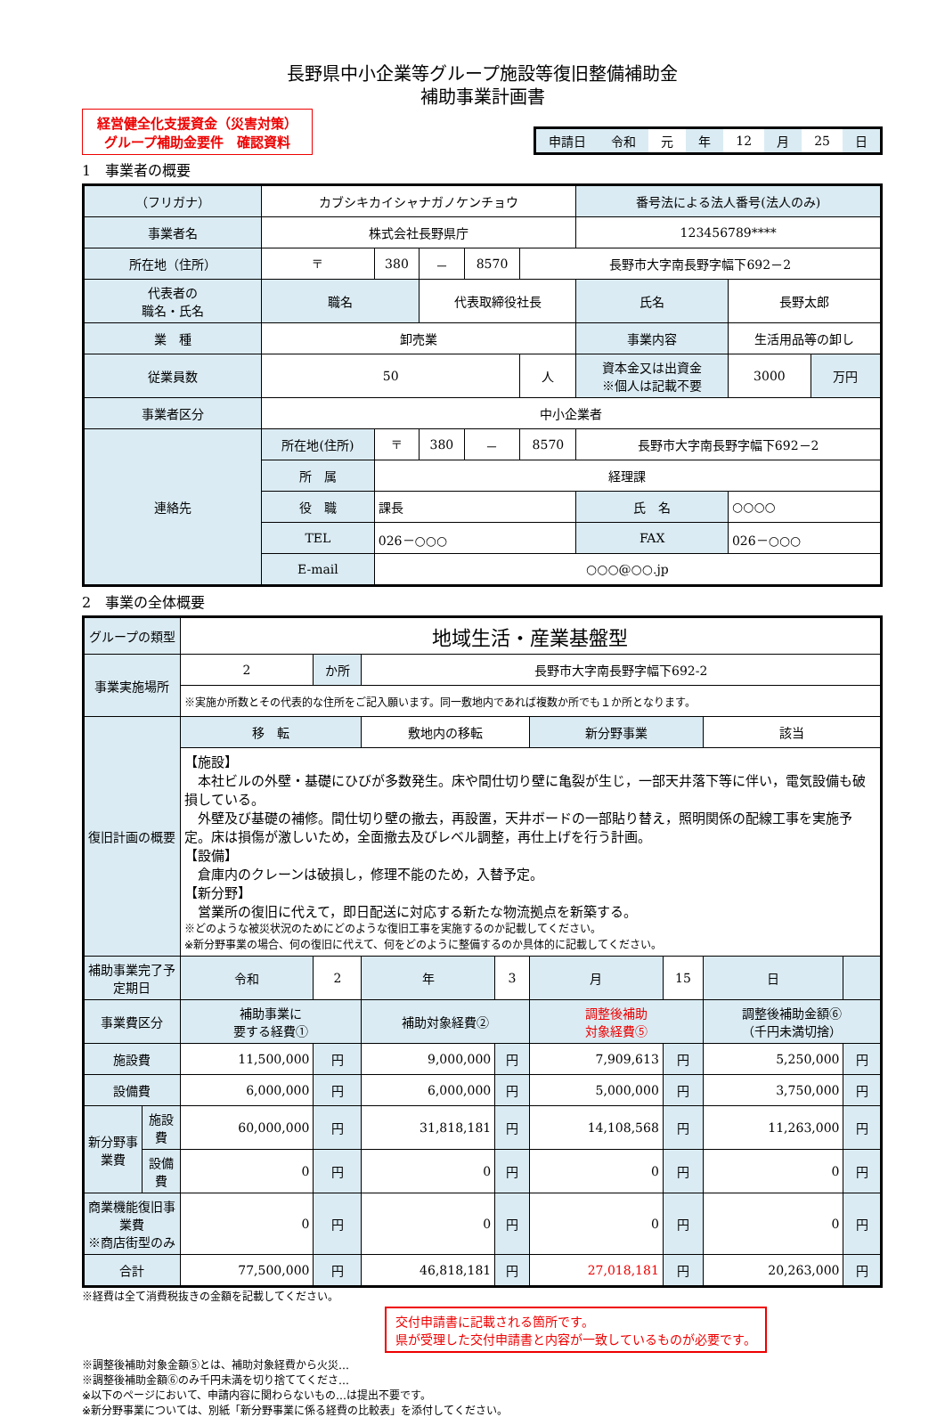長野県中小企業等グループ施設等復旧整備補助金
補助事業計画書
経営健全化支援資金（災害対策）
グループ補助金要件　確認資料
| 申請日 | 令和 | 元 | 年 | 12 | 月 | 25 | 日 |
1　事業者の概要
| （フリガナ） | カブシキカイシャナガノケンチョウ | | | | | 番号法による法人番号(法人のみ) | | |
| 事業者名 | 株式会社長野県庁 | | | | | 123456789**** | | |
| 所在地（住所） | 〒 | 380 | － | 8570 | 長野市大字南長野字幅下692－2 | | | |
| 代表者の 職名・氏名 | 職名 | | 代表取締役社長 | | | 氏名 | 長野太郎 | |
| 業 種 | 卸売業 | | | | | 事業内容 | 生活用品等の卸し | |
| 従業員数 | 50 | | | | 人 | 資本金又は出資金 ※個人は記載不要 | 3000 | 万円 |
| 事業者区分 | 中小企業者 | | | | | | | |
| 連絡先 | 所在地(住所) | 〒 | 380 | － | 8570 | 長野市大字南長野字幅下692－2 | | |
| | 所 属 | 経理課 | | | | | | |
| | 役 職 | 課長 | | | | 氏 名 | ○○○○ | |
| | TEL | 026－○○○ | | | | FAX | 026－○○○ | |
| | E-mail | ○○○@○○.jp | | | | | | |
2　事業の全体概要
| グループの類型 | | 地域生活・産業基盤型 | | | | | | | |
| 事業実施場所 | | 2 | か所 | 長野市大字南長野字幅下692-2 | | | | | |
| | | ※実施か所数とその代表的な住所をご記入願います。同一敷地内であれば複数か所でも１か所となります。 | | | | | | | |
| 復旧計画の概要 | | 移 転 | | 敷地内の移転 | | 新分野事業 | | 該当 | |
| | | 【施設】 本社ビルの外壁・基礎にひびが多数発生。床や間仕切り壁に亀裂が生じ，一部天井落下等に伴い，電気設備も破損している。 外壁及び基礎の補修。間仕切り壁の撤去，再設置，天井ボードの一部貼り替え，照明関係の配線工事を実施予定。床は損傷が激しいため，全面撤去及びレベル調整，再仕上げを行う計画。 【設備】 倉庫内のクレーンは破損し，修理不能のため，入替予定。 【新分野】 営業所の復旧に代えて，即日配送に対応する新たな物流拠点を新築する。 ※どのような被災状況のためにどのような復旧工事を実施するのか記載してください。 ※新分野事業の場合、何の復旧に代えて、何をどのように整備するのか具体的に記載してください。 | | | | | | | |
| 補助事業完了予定期日 | | 令和 | 2 | 年 | 3 | 月 | 15 | 日 | |
| 事業費区分 | | 補助事業に 要する経費① | | 補助対象経費② | | 調整後補助 対象経費⑤ | | 調整後補助金額⑥ （千円未満切捨） | |
| 施設費 | | 11,500,000 | 円 | 9,000,000 | 円 | 7,909,613 | 円 | 5,250,000 | 円 |
| 設備費 | | 6,000,000 | 円 | 6,000,000 | 円 | 5,000,000 | 円 | 3,750,000 | 円 |
| 新分野事業費 | 施設費 | 60,000,000 | 円 | 31,818,181 | 円 | 14,108,568 | 円 | 11,263,000 | 円 |
| | 設備費 | 0 | 円 | 0 | 円 | 0 | 円 | 0 | 円 |
| 商業機能復旧事業費 ※商店街型のみ | | 0 | 円 | 0 | 円 | 0 | 円 | 0 | 円 |
| 合計 | | 77,500,000 | 円 | 46,818,181 | 円 | 27,018,181 | 円 | 20,263,000 | 円 |
※経費は全て消費税抜きの金額を記載してください。
交付申請書に記載される箇所です。
県が受理した交付申請書と内容が一致しているものが必要です。
※調整後補助対象金額⑤とは、補助対象経費から火災…
※調整後補助金額⑥のみ千円未満を切り捨ててくださ…
※以下のページにおいて、申請内容に関わらないもの…は提出不要です。
※新分野事業については、別紙「新分野事業に係る経費の比較表」を添付してください。